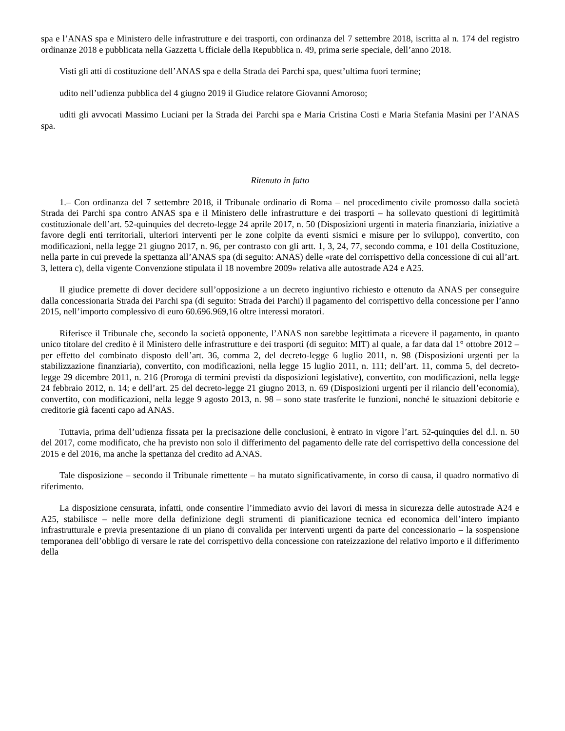spa e l’ANAS spa e Ministero delle infrastrutture e dei trasporti, con ordinanza del 7 settembre 2018, iscritta al n. 174 del registro ordinanze 2018 e pubblicata nella Gazzetta Ufficiale della Repubblica n. 49, prima serie speciale, dell’anno 2018.
Visti gli atti di costituzione dell’ANAS spa e della Strada dei Parchi spa, quest’ultima fuori termine;
udito nell’udienza pubblica del 4 giugno 2019 il Giudice relatore Giovanni Amoroso;
uditi gli avvocati Massimo Luciani per la Strada dei Parchi spa e Maria Cristina Costi e Maria Stefania Masini per l’ANAS spa.
Ritenuto in fatto
1.– Con ordinanza del 7 settembre 2018, il Tribunale ordinario di Roma – nel procedimento civile promosso dalla società Strada dei Parchi spa contro ANAS spa e il Ministero delle infrastrutture e dei trasporti – ha sollevato questioni di legittimità costituzionale dell’art. 52-quinquies del decreto-legge 24 aprile 2017, n. 50 (Disposizioni urgenti in materia finanziaria, iniziative a favore degli enti territoriali, ulteriori interventi per le zone colpite da eventi sismici e misure per lo sviluppo), convertito, con modificazioni, nella legge 21 giugno 2017, n. 96, per contrasto con gli artt. 1, 3, 24, 77, secondo comma, e 101 della Costituzione, nella parte in cui prevede la spettanza all’ANAS spa (di seguito: ANAS) delle «rate del corrispettivo della concessione di cui all’art. 3, lettera c), della vigente Convenzione stipulata il 18 novembre 2009» relativa alle autostrade A24 e A25.
Il giudice premette di dover decidere sull’opposizione a un decreto ingiuntivo richiesto e ottenuto da ANAS per conseguire dalla concessionaria Strada dei Parchi spa (di seguito: Strada dei Parchi) il pagamento del corrispettivo della concessione per l’anno 2015, nell’importo complessivo di euro 60.696.969,16 oltre interessi moratori.
Riferisce il Tribunale che, secondo la società opponente, l’ANAS non sarebbe legittimata a ricevere il pagamento, in quanto unico titolare del credito è il Ministero delle infrastrutture e dei trasporti (di seguito: MIT) al quale, a far data dal 1° ottobre 2012 – per effetto del combinato disposto dell’art. 36, comma 2, del decreto-legge 6 luglio 2011, n. 98 (Disposizioni urgenti per la stabilizzazione finanziaria), convertito, con modificazioni, nella legge 15 luglio 2011, n. 111; dell’art. 11, comma 5, del decreto-legge 29 dicembre 2011, n. 216 (Proroga di termini previsti da disposizioni legislative), convertito, con modificazioni, nella legge 24 febbraio 2012, n. 14; e dell’art. 25 del decreto-legge 21 giugno 2013, n. 69 (Disposizioni urgenti per il rilancio dell’economia), convertito, con modificazioni, nella legge 9 agosto 2013, n. 98 – sono state trasferite le funzioni, nonché le situazioni debitorie e creditorie già facenti capo ad ANAS.
Tuttavia, prima dell’udienza fissata per la precisazione delle conclusioni, è entrato in vigore l’art. 52-quinquies del d.l. n. 50 del 2017, come modificato, che ha previsto non solo il differimento del pagamento delle rate del corrispettivo della concessione del 2015 e del 2016, ma anche la spettanza del credito ad ANAS.
Tale disposizione – secondo il Tribunale rimettente – ha mutato significativamente, in corso di causa, il quadro normativo di riferimento.
La disposizione censurata, infatti, onde consentire l’immediato avvio dei lavori di messa in sicurezza delle autostrade A24 e A25, stabilisce – nelle more della definizione degli strumenti di pianificazione tecnica ed economica dell’intero impianto infrastrutturale e previa presentazione di un piano di convalida per interventi urgenti da parte del concessionario – la sospensione temporanea dell’obbligo di versare le rate del corrispettivo della concessione con rateizzazione del relativo importo e il differimento della